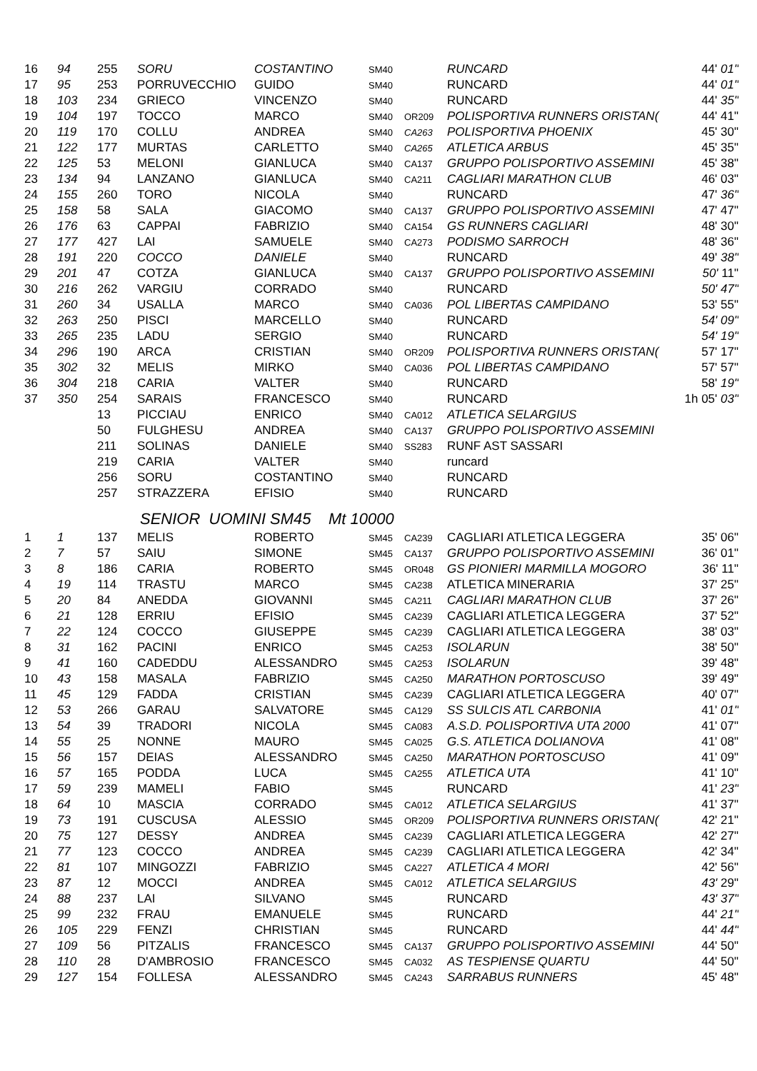| 16 | 94 | 255 | SORU | COSTANTINO | SM40 | | RUNCARD | 44' 01" |
| 17 | 95 | 253 | PORRUVECCHIO | GUIDO | SM40 | | RUNCARD | 44' 01" |
| 18 | 103 | 234 | GRIECO | VINCENZO | SM40 | | RUNCARD | 44' 35" |
| 19 | 104 | 197 | TOCCO | MARCO | SM40 | OR209 | POLISPORTIVA RUNNERS ORISTAN( | 44' 41" |
| 20 | 119 | 170 | COLLU | ANDREA | SM40 | CA263 | POLISPORTIVA PHOENIX | 45' 30" |
| 21 | 122 | 177 | MURTAS | CARLETTO | SM40 | CA265 | ATLETICA ARBUS | 45' 35" |
| 22 | 125 | 53 | MELONI | GIANLUCA | SM40 | CA137 | GRUPPO POLISPORTIVO ASSEMINI | 45' 38" |
| 23 | 134 | 94 | LANZANO | GIANLUCA | SM40 | CA211 | CAGLIARI MARATHON CLUB | 46' 03" |
| 24 | 155 | 260 | TORO | NICOLA | SM40 | | RUNCARD | 47' 36" |
| 25 | 158 | 58 | SALA | GIACOMO | SM40 | CA137 | GRUPPO POLISPORTIVO ASSEMINI | 47' 47" |
| 26 | 176 | 63 | CAPPAI | FABRIZIO | SM40 | CA154 | GS RUNNERS CAGLIARI | 48' 30" |
| 27 | 177 | 427 | LAI | SAMUELE | SM40 | CA273 | PODISMO SARROCH | 48' 36" |
| 28 | 191 | 220 | COCCO | DANIELE | SM40 | | RUNCARD | 49' 38" |
| 29 | 201 | 47 | COTZA | GIANLUCA | SM40 | CA137 | GRUPPO POLISPORTIVO ASSEMINI | 50' 11" |
| 30 | 216 | 262 | VARGIU | CORRADO | SM40 | | RUNCARD | 50' 47" |
| 31 | 260 | 34 | USALLA | MARCO | SM40 | CA036 | POL LIBERTAS CAMPIDANO | 53' 55" |
| 32 | 263 | 250 | PISCI | MARCELLO | SM40 | | RUNCARD | 54' 09" |
| 33 | 265 | 235 | LADU | SERGIO | SM40 | | RUNCARD | 54' 19" |
| 34 | 296 | 190 | ARCA | CRISTIAN | SM40 | OR209 | POLISPORTIVA RUNNERS ORISTAN( | 57' 17" |
| 35 | 302 | 32 | MELIS | MIRKO | SM40 | CA036 | POL LIBERTAS CAMPIDANO | 57' 57" |
| 36 | 304 | 218 | CARIA | VALTER | SM40 | | RUNCARD | 58' 19" |
| 37 | 350 | 254 | SARAIS | FRANCESCO | SM40 | | RUNCARD | 1h 05' 03" |
| | | 13 | PICCIAU | ENRICO | SM40 | CA012 | ATLETICA SELARGIUS | |
| | | 50 | FULGHESU | ANDREA | SM40 | CA137 | GRUPPO POLISPORTIVO ASSEMINI | |
| | | 211 | SOLINAS | DANIELE | SM40 | SS283 | RUNF AST SASSARI | |
| | | 219 | CARIA | VALTER | SM40 | | runcard | |
| | | 256 | SORU | COSTANTINO | SM40 | | RUNCARD | |
| | | 257 | STRAZZERA | EFISIO | SM40 | | RUNCARD | |
SENIOR UOMINI SM45 Mt 10000
| 1 | 1 | 137 | MELIS | ROBERTO | SM45 | CA239 | CAGLIARI ATLETICA LEGGERA | 35' 06" |
| 2 | 7 | 57 | SAIU | SIMONE | SM45 | CA137 | GRUPPO POLISPORTIVO ASSEMINI | 36' 01" |
| 3 | 8 | 186 | CARIA | ROBERTO | SM45 | OR048 | GS PIONIERI MARMILLA MOGORO | 36' 11" |
| 4 | 19 | 114 | TRASTU | MARCO | SM45 | CA238 | ATLETICA MINERARIA | 37' 25" |
| 5 | 20 | 84 | ANEDDA | GIOVANNI | SM45 | CA211 | CAGLIARI MARATHON CLUB | 37' 26" |
| 6 | 21 | 128 | ERRIU | EFISIO | SM45 | CA239 | CAGLIARI ATLETICA LEGGERA | 37' 52" |
| 7 | 22 | 124 | COCCO | GIUSEPPE | SM45 | CA239 | CAGLIARI ATLETICA LEGGERA | 38' 03" |
| 8 | 31 | 162 | PACINI | ENRICO | SM45 | CA253 | ISOLARUN | 38' 50" |
| 9 | 41 | 160 | CADEDDU | ALESSANDRO | SM45 | CA253 | ISOLARUN | 39' 48" |
| 10 | 43 | 158 | MASALA | FABRIZIO | SM45 | CA250 | MARATHON PORTOSCUSO | 39' 49" |
| 11 | 45 | 129 | FADDA | CRISTIAN | SM45 | CA239 | CAGLIARI ATLETICA LEGGERA | 40' 07" |
| 12 | 53 | 266 | GARAU | SALVATORE | SM45 | CA129 | SS SULCIS ATL CARBONIA | 41' 01" |
| 13 | 54 | 39 | TRADORI | NICOLA | SM45 | CA083 | A.S.D. POLISPORTIVA UTA 2000 | 41' 07" |
| 14 | 55 | 25 | NONNE | MAURO | SM45 | CA025 | G.S. ATLETICA DOLIANOVA | 41' 08" |
| 15 | 56 | 157 | DEIAS | ALESSANDRO | SM45 | CA250 | MARATHON PORTOSCUSO | 41' 09" |
| 16 | 57 | 165 | PODDA | LUCA | SM45 | CA255 | ATLETICA UTA | 41' 10" |
| 17 | 59 | 239 | MAMELI | FABIO | SM45 | | RUNCARD | 41' 23" |
| 18 | 64 | 10 | MASCIA | CORRADO | SM45 | CA012 | ATLETICA SELARGIUS | 41' 37" |
| 19 | 73 | 191 | CUSCUSA | ALESSIO | SM45 | OR209 | POLISPORTIVA RUNNERS ORISTAN( | 42' 21" |
| 20 | 75 | 127 | DESSY | ANDREA | SM45 | CA239 | CAGLIARI ATLETICA LEGGERA | 42' 27" |
| 21 | 77 | 123 | COCCO | ANDREA | SM45 | CA239 | CAGLIARI ATLETICA LEGGERA | 42' 34" |
| 22 | 81 | 107 | MINGOZZI | FABRIZIO | SM45 | CA227 | ATLETICA 4 MORI | 42' 56" |
| 23 | 87 | 12 | MOCCI | ANDREA | SM45 | CA012 | ATLETICA SELARGIUS | 43' 29" |
| 24 | 88 | 237 | LAI | SILVANO | SM45 | | RUNCARD | 43' 37" |
| 25 | 99 | 232 | FRAU | EMANUELE | SM45 | | RUNCARD | 44' 21" |
| 26 | 105 | 229 | FENZI | CHRISTIAN | SM45 | | RUNCARD | 44' 44" |
| 27 | 109 | 56 | PITZALIS | FRANCESCO | SM45 | CA137 | GRUPPO POLISPORTIVO ASSEMINI | 44' 50" |
| 28 | 110 | 28 | D'AMBROSIO | FRANCESCO | SM45 | CA032 | AS TESPIENSE QUARTU | 44' 50" |
| 29 | 127 | 154 | FOLLESA | ALESSANDRO | SM45 | CA243 | SARRABUS RUNNERS | 45' 48" |